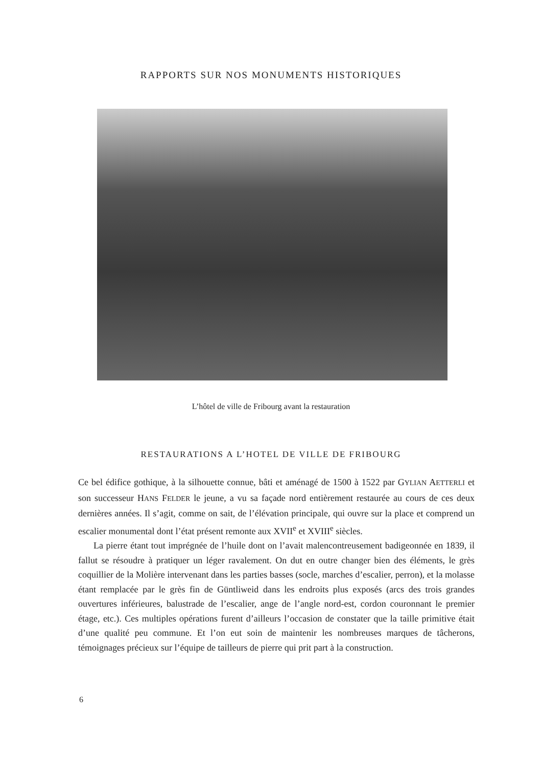RAPPORTS SUR NOS MONUMENTS HISTORIQUES
L’hôtel de ville de Fribourg avant la restauration
RESTAURATIONS A L’HOTEL DE VILLE DE FRIBOURG
Ce bel édifice gothique, à la silhouette connue, bâti et aménagé de 1500 à 1522 par GYLIAN AETTERLI et son successeur HANS FELDER le jeune, a vu sa façade nord entièrement restaurée au cours de ces deux dernières années. Il s’agit, comme on sait, de l’élévation principale, qui ouvre sur la place et comprend un escalier monumental dont l’état présent remonte aux XVII<sup>e</sup> et XVIII<sup>e</sup> siècles.
La pierre étant tout imprégnée de l’huile dont on l’avait malencontreusement badigeonnée en 1839, il fallut se résoudre à pratiquer un léger ravalement. On dut en outre changer bien des éléments, le grès coquillier de la Molière intervenant dans les parties basses (socle, marches d’escalier, perron), et la molasse étant remplacée par le grès fin de Güntliweid dans les endroits plus exposés (arcs des trois grandes ouvertures inférieures, balustrade de l’escalier, ange de l’angle nord-est, cordon couronnant le premier étage, etc.). Ces multiples opérations furent d’ailleurs l’occasion de constater que la taille primitive était d’une qualité peu commune. Et l’on eut soin de maintenir les nombreuses marques de tâcherons, témoignages précieux sur l’équipe de tailleurs de pierre qui prit part à la construction.
6